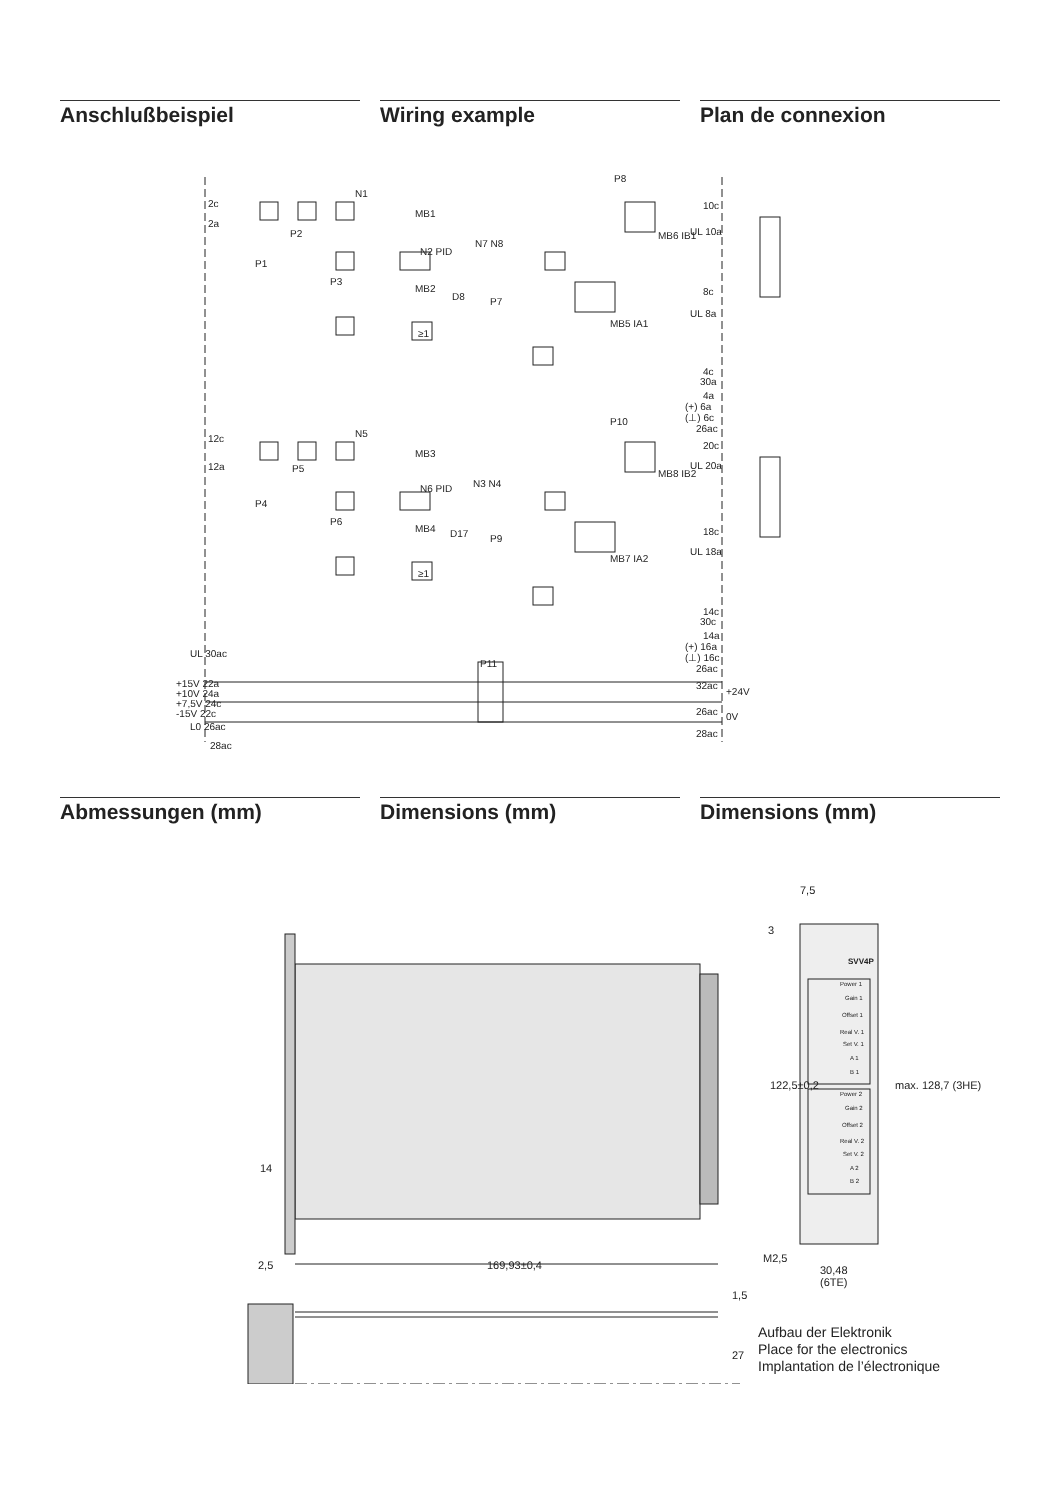Anschlußbeispiel Wiring example Plan de connexion
2c
2a
N1
MB1
P8
10c
UL 10a
MB6 IB1
N2 PID
N7 N8
P1
P2
P3
MB2
D8
P7
8c
UL 8a
MB5 IA1
≥1
4c
30a
4a
(+) 6a
(⊥) 6c
26ac
P10
12c
12a
N5
MB3
20c
UL 20a
MB8 IB2
N6 PID
N3 N4
P4
P5
P6
MB4
D17
P9
18c
UL 18a
MB7 IA2
≥1
14c
30c
14a
(+) 16a
(⊥) 16c
26ac
UL 30ac
P11
+15V 22a
+10V 24a
+7,5V 24c
-15V 22c
L0 26ac
28ac
32ac
+24V
26ac
0V
28ac
Abmessungen (mm) Dimensions (mm) Dimensions (mm)
7,5
3
SVV4P
Power 1
Gain 1
Offset 1
Real V. 1
Set V. 1
A 1
B 1
Power 2
Gain 2
Offset 2
Real V. 2
Set V. 2
A 2
B 2
122,5±0,2
max. 128,7 (3HE)
14
2,5
169,93±0,4
M2,5
30,48
(6TE)
1,5
27
Aufbau der Elektronik
Place for the electronics
Implantation de l’électronique